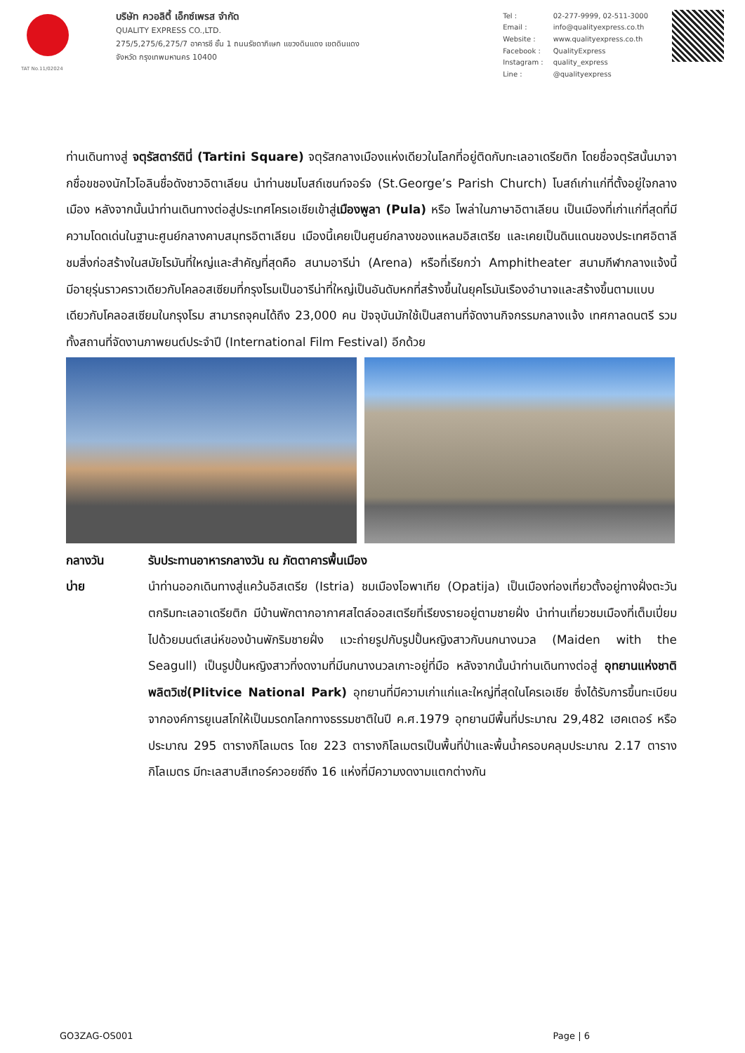TAT No.11/02024
บริษัท ควอลิตี้ เอ็กซ์เพรส จำกัด
QUALITY EXPRESS CO.,LTD.
275/5,275/6,275/7 อาคารซี ชั้น 1 ถนนรัชดาภิเษก แขวงดินแดง เขตดินแดง
จังหวัด กรุงเทพมหานคร 10400
| Tel : | 02-277-9999, 02-511-3000 |
| Email : | info@qualityexpress.co.th |
| Website : | www.qualityexpress.co.th |
| Facebook : | QualityExpress |
| Instagram : | quality_express |
| Line : | @qualityexpress |
ท่านเดินทางสู่ จตุรัสตาร์ตินี่ (Tartini Square) จตุรัสกลางเมืองแห่งเดียวในโลกที่อยู่ติดกับทะเลอาเดรียติก โดยชื่อจตุรัสนั้นมาจากชื่อขชองนักไวโอลินชื่อดังชาวอิตาเลียน นำท่านชมโบสถ์เซนท์จอร์จ (St.George’s Parish Church) โบสถ์เก่าแก่ที่ตั้งอยู่ใจกลางเมือง หลังจากนั้นนำท่านเดินทางต่อสู่ประเทศโครเอเชียเข้าสู่เมืองพูลา (Pula) หรือ โพล่าในภาษาอิตาเลียน เป็นเมืองที่เก่าแก่ที่สุดที่มีความโดดเด่นในฐานะศูนย์กลางคาบสมุทรอิตาเลียน เมืองนี้เคยเป็นศูนย์กลางของแหลมอิสเตรีย และเคยเป็นดินแดนของประเทศอิตาลี ชมสิ่งก่อสร้างในสมัยโรมันที่ใหญ่และสำคัญที่สุดคือ สนามอารีน่า (Arena) หรือที่เรียกว่า Amphitheater สนามกีฬากลางแจ้งนี้มีอายุรุ่นราวคราวเดียวกับโคลอสเซียมที่กรุงโรมเป็นอารีน่าที่ใหญ่เป็นอันดับหกที่สร้างขึ้นในยุคโรมันเรืองอำนาจและสร้างขึ้นตามแบบเดียวกับโคลอสเซียมในกรุงโรม สามารถจุคนได้ถึง 23,000 คน ปัจจุบันมักใช้เป็นสถานที่จัดงานกิจกรรมกลางแจ้ง เทศกาลดนตรี รวมทั้งสถานที่จัดงานภาพยนต์ประจำปี (International Film Festival) อีกด้วย
กลางวัน รับประทานอาหารกลางวัน ณ ภัตตาคารพื้นเมือง
บ่าย นำท่านออกเดินทางสู่แคว้นอิสเตรีย (Istria) ชมเมืองโอพาเทีย (Opatija) เป็นเมืองท่องเที่ยวตั้งอยู่ทางฝั่งตะวันตกริมทะเลอาเดรียติก มีบ้านพักตากอากาศสไตล์ออสเตรียที่เรียงรายอยู่ตามชายฝั่ง นำท่านเที่ยวชมเมืองที่เต็มเปี่ยมไปด้วยมนต์เสน่ห์ของบ้านพักริมชายฝั่ง แวะถ่ายรูปกับรูปปั้นหญิงสาวกับนกนางนวล (Maiden with the Seagull) เป็นรูปปั้นหญิงสาวที่งดงามที่มีนกนางนวลเกาะอยู่ที่มือ หลังจากนั้นนำท่านเดินทางต่อสู่ อุทยานแห่งชาติพลิตวิเซ่(Plitvice National Park) อุทยานที่มีความเก่าแก่และใหญ่ที่สุดในโครเอเชีย ซึ่งได้รับการขึ้นทะเบียนจากองค์การยูเนสโกให้เป็นมรดกโลกทางธรรมชาติในปี ค.ศ.1979 อุทยานมีพื้นที่ประมาณ 29,482 เฮคเตอร์ หรือประมาณ 295 ตารางกิโลเมตร โดย 223 ตารางกิโลเมตรเป็นพื้นที่ป่าและพื้นน้ำครอบคลุมประมาณ 2.17 ตารางกิโลเมตร มีทะเลสาบสีเทอร์ควอยซ์ถึง 16 แห่งที่มีความงดงามแตกต่างกัน
GO3ZAG-OS001 Page | 6